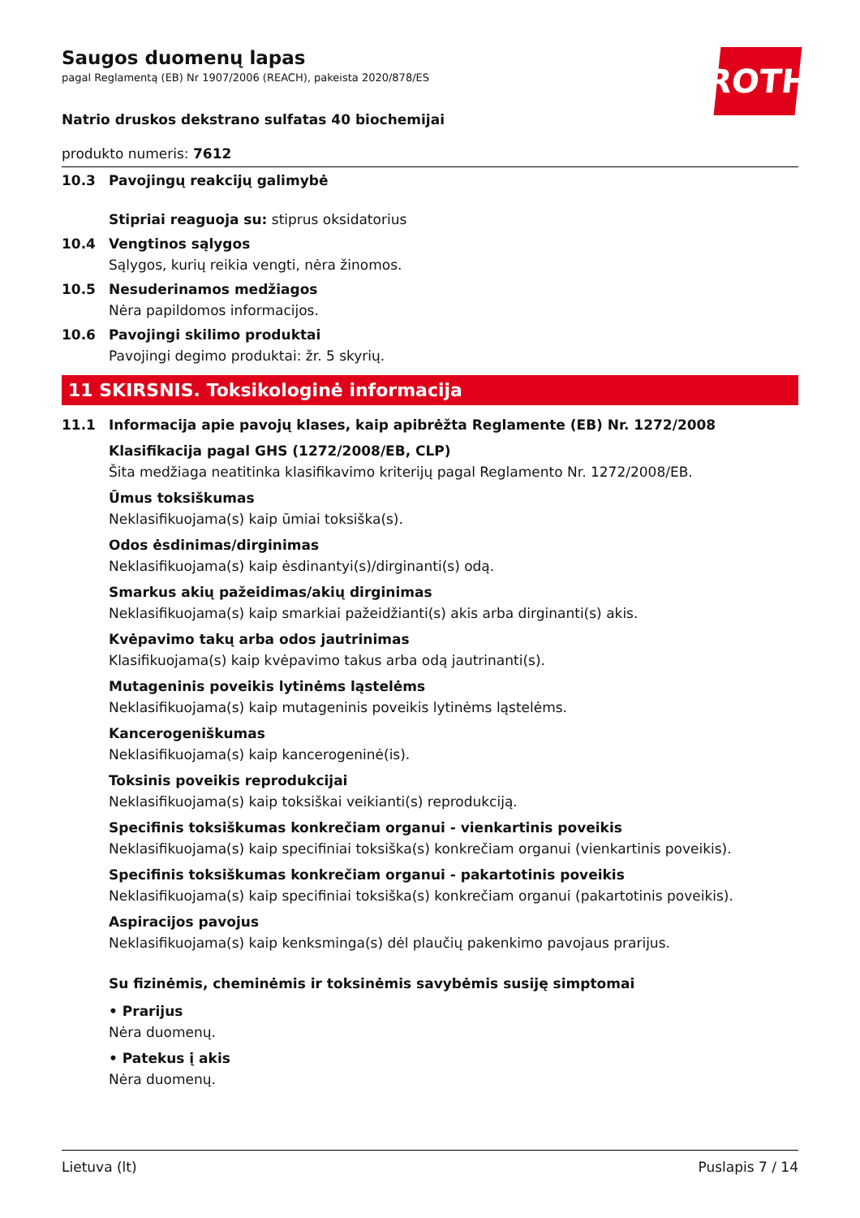Saugos duomenų lapas
pagal Reglamentą (EB) Nr 1907/2006 (REACH), pakeista 2020/878/ES
ROTH
Natrio druskos dekstrano sulfatas 40 biochemijai
produkto numeris: 7612
10.3 Pavojingų reakcijų galimybė
Stipriai reaguoja su: stiprus oksidatorius
10.4 Vengtinos sąlygos
Sąlygos, kurių reikia vengti, nėra žinomos.
10.5 Nesuderinamos medžiagos
Nėra papildomos informacijos.
10.6 Pavojingi skilimo produktai
Pavojingi degimo produktai: žr. 5 skyrių.
11 SKIRSNIS. Toksikologinė informacija
11.1 Informacija apie pavojų klases, kaip apibrėžta Reglamente (EB) Nr. 1272/2008
Klasifikacija pagal GHS (1272/2008/EB, CLP)
Šita medžiaga neatitinka klasifikavimo kriterijų pagal Reglamento Nr. 1272/2008/EB.
Ūmus toksiškumas
Neklasifikuojama(s) kaip ūmiai toksiška(s).
Odos ėsdinimas/dirginimas
Neklasifikuojama(s) kaip ėsdinantyi(s)/dirginanti(s) odą.
Smarkus akių pažeidimas/akių dirginimas
Neklasifikuojama(s) kaip smarkiai pažeidžianti(s) akis arba dirginanti(s) akis.
Kvėpavimo takų arba odos jautrinimas
Klasifikuojama(s) kaip kvėpavimo takus arba odą jautrinanti(s).
Mutageninis poveikis lytinėms ląstelėms
Neklasifikuojama(s) kaip mutageninis poveikis lytinėms ląstelėms.
Kancerogeniškumas
Neklasifikuojama(s) kaip kancerogeninė(is).
Toksinis poveikis reprodukcijai
Neklasifikuojama(s) kaip toksiškai veikianti(s) reprodukciją.
Specifinis toksiškumas konkrečiam organui - vienkartinis poveikis
Neklasifikuojama(s) kaip specifiniai toksiška(s) konkrečiam organui (vienkartinis poveikis).
Specifinis toksiškumas konkrečiam organui - pakartotinis poveikis
Neklasifikuojama(s) kaip specifiniai toksiška(s) konkrečiam organui (pakartotinis poveikis).
Aspiracijos pavojus
Neklasifikuojama(s) kaip kenksminga(s) dėl plaučių pakenkimo pavojaus prarijus.
Su fizinėmis, cheminėmis ir toksinėmis savybėmis susiję simptomai
• Prarijus
Nėra duomenų.
• Patekus į akis
Nėra duomenų.
Lietuva (lt) Puslapis 7 / 14